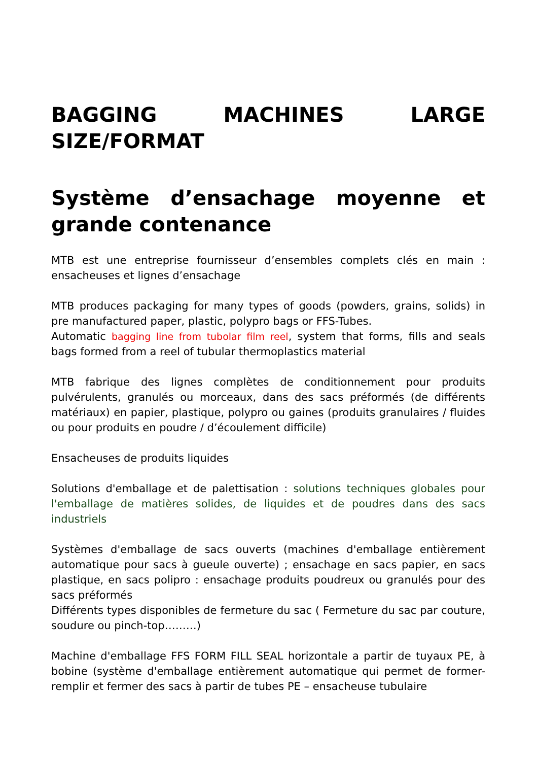BAGGING MACHINES LARGE SIZE/FORMAT
Système d’ensachage moyenne et grande contenance
MTB est une entreprise fournisseur d’ensembles complets clés en main : ensacheuses et lignes d’ensachage
MTB produces packaging for many types of goods (powders, grains, solids) in pre manufactured paper, plastic, polypro bags or FFS-Tubes.
Automatic bagging line from tubolar film reel, system that forms, fills and seals bags formed from a reel of tubular thermoplastics material
MTB fabrique des lignes complètes de conditionnement pour produits pulvérulents, granulés ou morceaux, dans des sacs préformés (de différents matériaux) en papier, plastique, polypro ou gaines (produits granulaires / fluides ou pour produits en poudre / d’écoulement difficile)
Ensacheuses de produits liquides
Solutions d'emballage et de palettisation : solutions techniques globales pour l'emballage de matières solides, de liquides et de poudres dans des sacs industriels
Systèmes d'emballage de sacs ouverts (machines d'emballage entièrement automatique pour sacs à gueule ouverte) ; ensachage en sacs papier, en sacs plastique, en sacs polipro : ensachage produits poudreux ou granulés pour des sacs préformés
Différents types disponibles de fermeture du sac ( Fermeture du sac par couture, soudure ou pinch-top………)
Machine d'emballage FFS FORM FILL SEAL horizontale a partir de tuyaux PE, à bobine (système d'emballage entièrement automatique qui permet de former-remplir et fermer des sacs à partir de tubes PE – ensacheuse tubulaire